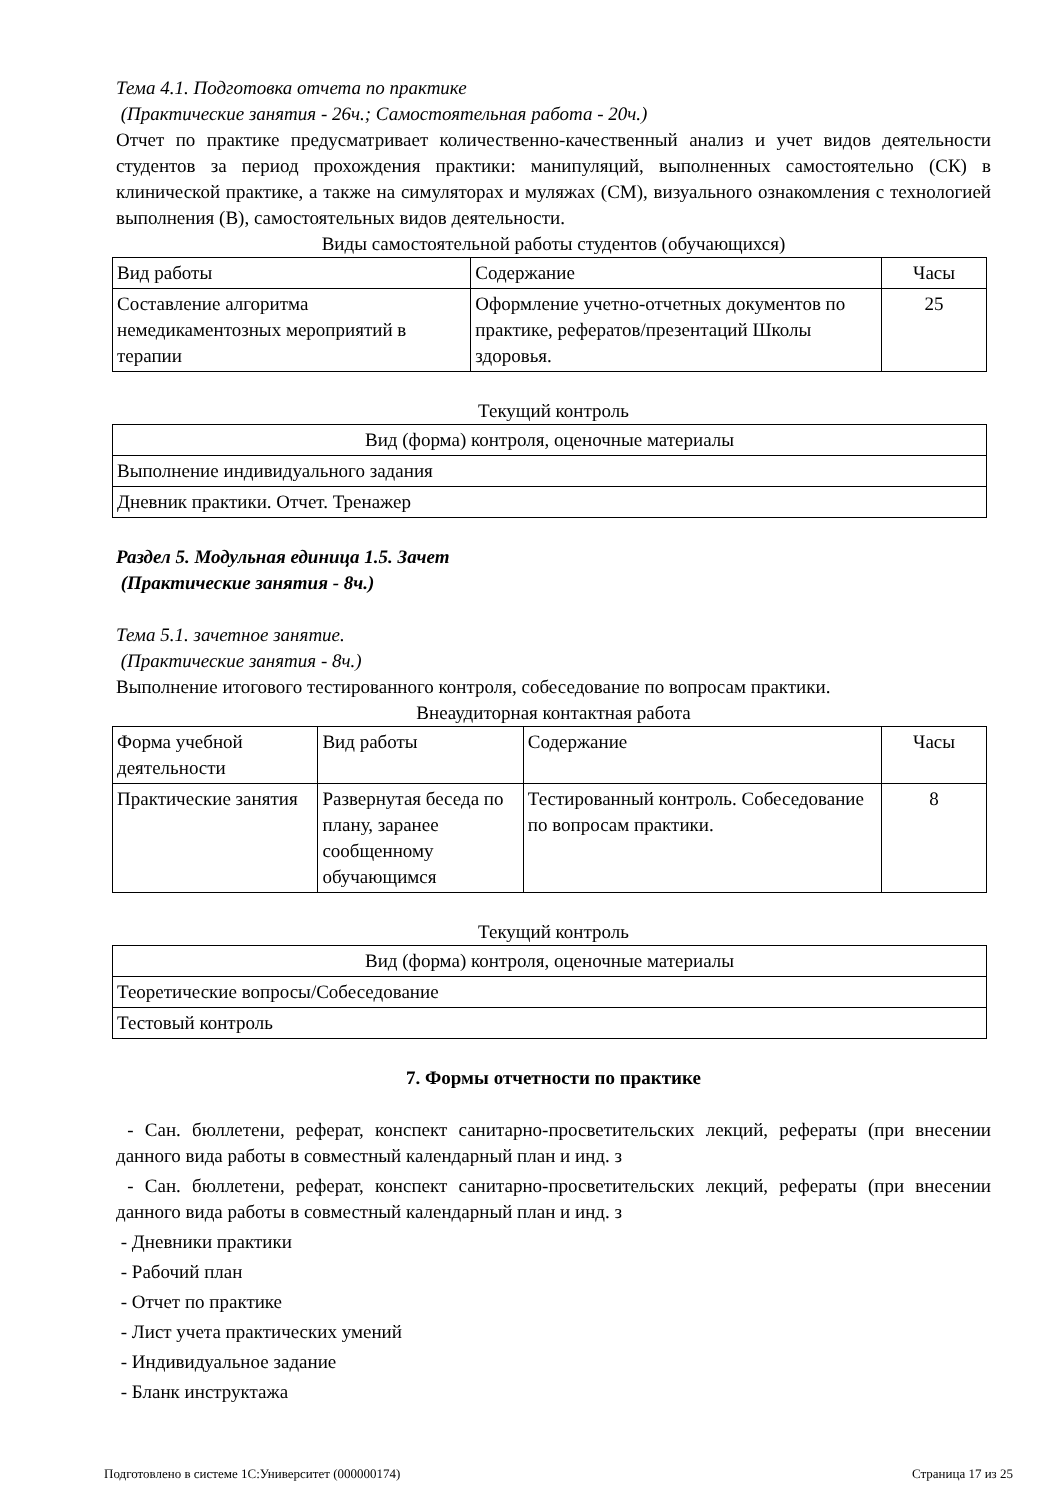Тема 4.1. Подготовка отчета по практике
(Практические занятия - 26ч.; Самостоятельная работа - 20ч.)
Отчет по практике предусматривает количественно-качественный анализ и учет видов деятельности студентов за период прохождения практики: манипуляций, выполненных самостоятельно (СК) в клинической практике, а также на симуляторах и муляжах (СМ), визуального ознакомления с технологией выполнения (В), самостоятельных видов деятельности.
Виды самостоятельной работы студентов (обучающихся)
| Вид работы | Содержание | Часы |
| --- | --- | --- |
| Составление алгоритма немедикаментозных мероприятий в терапии | Оформление учетно-отчетных документов по практике, рефератов/презентаций Школы здоровья. | 25 |
Текущий контроль
| Вид (форма) контроля, оценочные материалы |
| --- |
| Выполнение индивидуального задания |
| Дневник практики. Отчет. Тренажер |
Раздел 5. Модульная единица 1.5. Зачет
(Практические занятия - 8ч.)
Тема 5.1. зачетное занятие.
(Практические занятия - 8ч.)
Выполнение итогового тестированного контроля, собеседование по вопросам практики.
Внеаудиторная контактная работа
| Форма учебной деятельности | Вид работы | Содержание | Часы |
| --- | --- | --- | --- |
| Практические занятия | Развернутая беседа по плану, заранее сообщенному обучающимся | Тестированный контроль. Собеседование по вопросам практики. | 8 |
Текущий контроль
| Вид (форма) контроля, оценочные материалы |
| --- |
| Теоретические вопросы/Собеседование |
| Тестовый контроль |
7. Формы отчетности по практике
- Сан. бюллетени, реферат, конспект санитарно-просветительских лекций, рефераты (при внесении данного вида работы в совместный календарный план и инд. з
- Сан. бюллетени, реферат, конспект санитарно-просветительских лекций, рефераты (при внесении данного вида работы в совместный календарный план и инд. з
- Дневники практики
- Рабочий план
- Отчет по практике
- Лист учета практических умений
- Индивидуальное задание
- Бланк инструктажа
Подготовлено в системе 1С:Университет (000000174) Страница 17 из 25